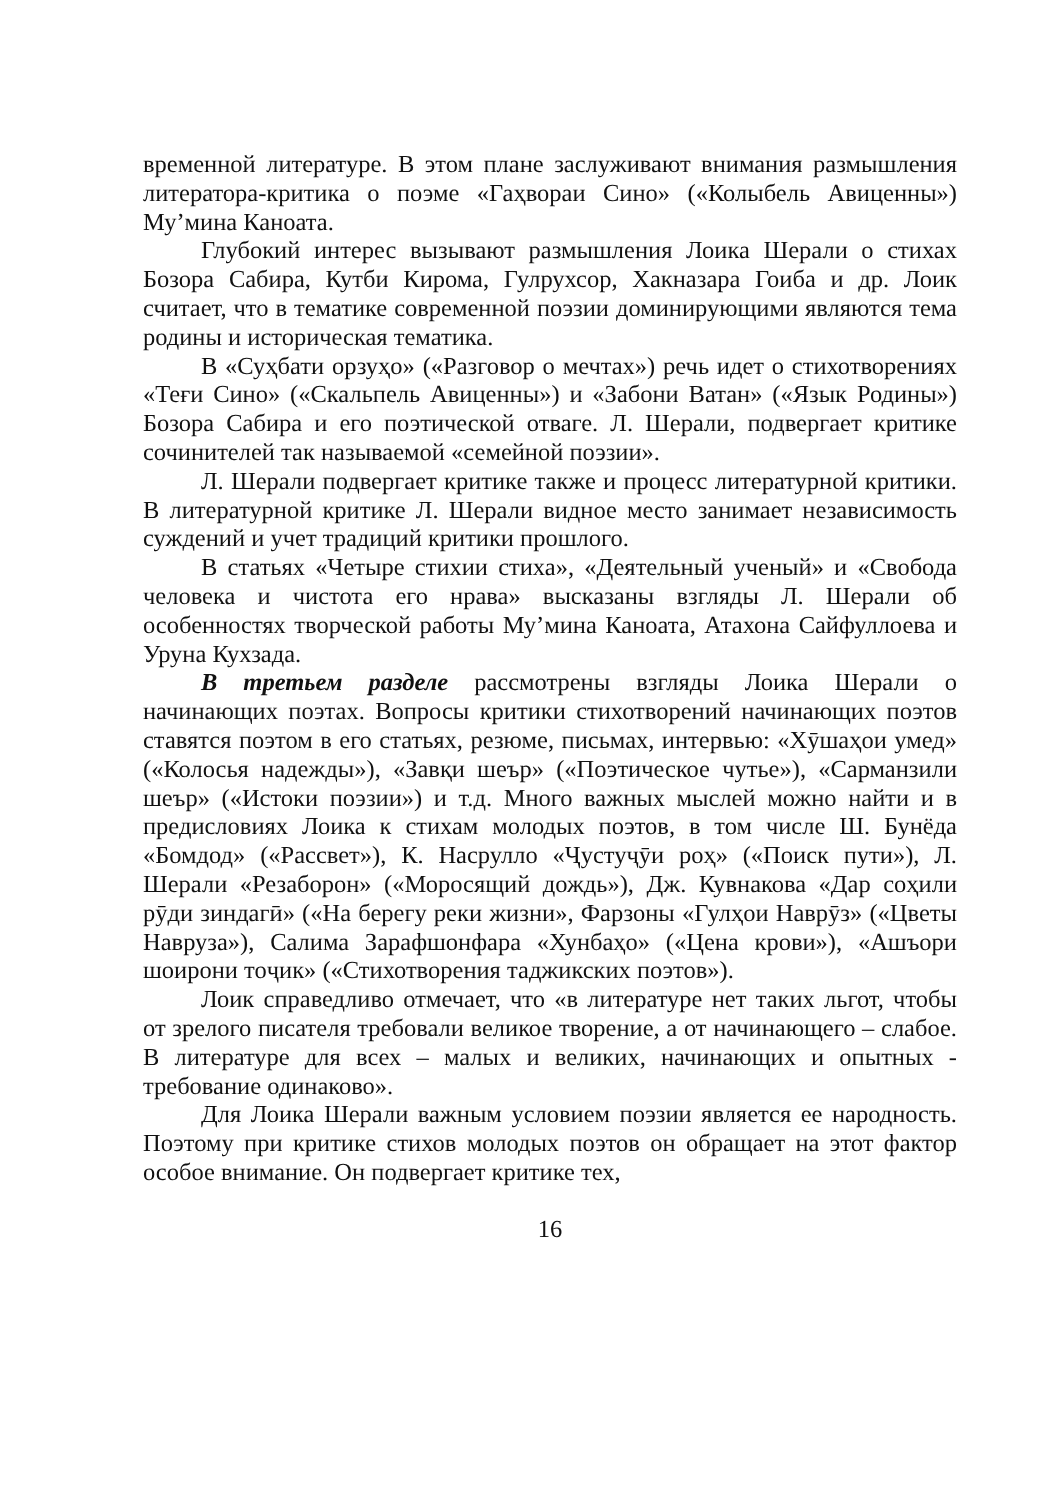временной литературе. В этом плане заслуживают внимания размышления литератора-критика о поэме «Гаҳвораи Сино» («Колыбель Авиценны») Му’мина Каноата.
Глубокий интерес вызывают размышления Лоика Шерали о стихах Бозора Сабира, Кутби Кирома, Гулрухсор, Хакназара Гоиба и др. Лоик считает, что в тематике современной поэзии доминирующими являются тема родины и историческая тематика.
В «Суҳбати орзуҳо» («Разговор о мечтах») речь идет о стихотворениях «Теғи Сино» («Скальпель Авиценны») и «Забони Ватан» («Язык Родины») Бозора Сабира и его поэтической отваге. Л. Шерали, подвергает критике сочинителей так называемой «семейной поэзии».
Л. Шерали подвергает критике также и процесс литературной критики. В литературной критике Л. Шерали видное место занимает независимость суждений и учет традиций критики прошлого.
В статьях «Четыре стихии стиха», «Деятельный ученый» и «Свобода человека и чистота его нрава» высказаны взгляды Л. Шерали об особенностях творческой работы Му’мина Каноата, Атахона Сайфуллоева и Уруна Кухзада.
В третьем разделе рассмотрены взгляды Лоика Шерали о начинающих поэтах. Вопросы критики стихотворений начинающих поэтов ставятся поэтом в его статьях, резюме, письмах, интервью: «Хӯшаҳои умед» («Колосья надежды»), «Завқи шеър» («Поэтическое чутье»), «Сарманзили шеър» («Истоки поэзии») и т.д. Много важных мыслей можно найти и в предисловиях Лоика к стихам молодых поэтов, в том числе Ш. Бунёда «Бомдод» («Рассвет»), К. Насрулло «Ҷустуҷӯи роҳ» («Поиск пути»), Л. Шерали «Резаборон» («Моросящий дождь»), Дж. Кувнакова «Дар соҳили рӯди зиндагӣ» («На берегу реки жизни», Фарзоны «Гулҳои Наврӯз» («Цветы Навруза»), Салима Зарафшонфара «Хунбаҳо» («Цена крови»), «Ашъори шоирони тоҷик» («Стихотворения таджикских поэтов»).
Лоик справедливо отмечает, что «в литературе нет таких льгот, чтобы от зрелого писателя требовали великое творение, а от начинающего – слабое. В литературе для всех – малых и великих, начинающих и опытных - требование одинаково».
Для Лоика Шерали важным условием поэзии является ее народность. Поэтому при критике стихов молодых поэтов он обращает на этот фактор особое внимание. Он подвергает критике тех,
16